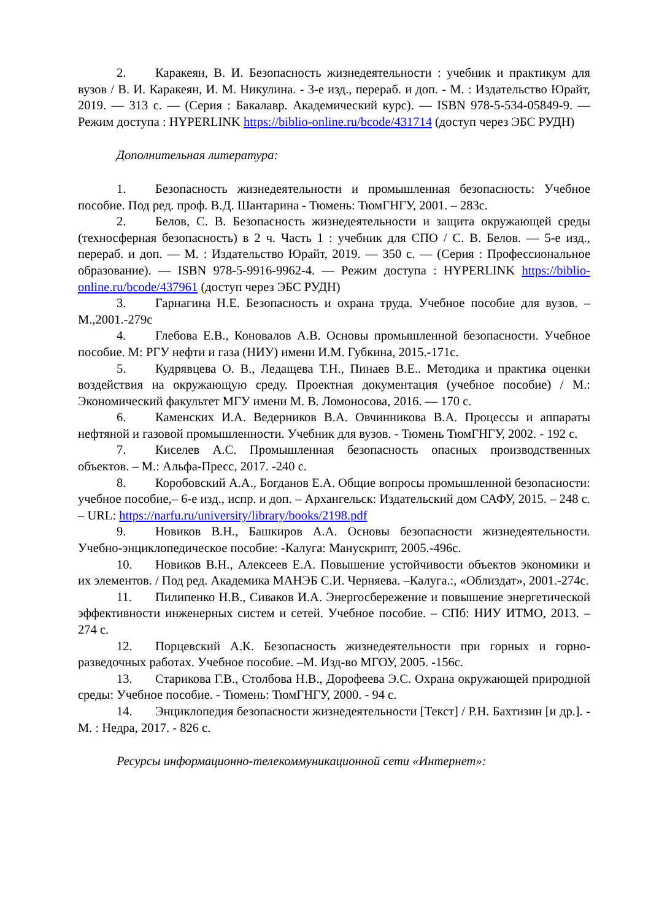2. Каракеян, В. И. Безопасность жизнедеятельности : учебник и практикум для вузов / В. И. Каракеян, И. М. Никулина. - 3-е изд., перераб. и доп. - М. : Издательство Юрайт, 2019. — 313 с. — (Серия : Бакалавр. Академический курс). — ISBN 978-5-534-05849-9. — Режим доступа : HYPERLINK https://biblio-online.ru/bcode/431714 (доступ через ЭБС РУДН)
Дополнительная литература:
1. Безопасность жизнедеятельности и промышленная безопасность: Учебное пособие. Под ред. проф. В.Д. Шантарина - Тюмень: ТюмГНГУ, 2001. – 283с.
2. Белов, С. В. Безопасность жизнедеятельности и защита окружающей среды (техносферная безопасность) в 2 ч. Часть 1 : учебник для СПО / С. В. Белов. — 5-е изд., перераб. и доп. — М. : Издательство Юрайт, 2019. — 350 с. — (Серия : Профессиональное образование). — ISBN 978-5-9916-9962-4. — Режим доступа : HYPERLINK https://biblio-online.ru/bcode/437961 (доступ через ЭБС РУДН)
3. Гарнагина Н.Е. Безопасность и охрана труда. Учебное пособие для вузов. –М.,2001.-279с
4. Глебова Е.В., Коновалов А.В. Основы промышленной безопасности. Учебное пособие. М: РГУ нефти и газа (НИУ) имени И.М. Губкина, 2015.-171с.
5. Кудрявцева О. В., Ледащева Т.Н., Пинаев В.Е.. Методика и практика оценки воздействия на окружающую среду. Проектная документация (учебное пособие) / М.: Экономический факультет МГУ имени М. В. Ломоносова, 2016. — 170 с.
6. Каменских И.А. Ведерников В.А. Овчинникова В.А. Процессы и аппараты нефтяной и газовой промышленности. Учебник для вузов. - Тюмень ТюмГНГУ, 2002. - 192 с.
7. Киселев А.С. Промышленная безопасность опасных производственных объектов. – М.: Альфа-Пресс, 2017. -240 с.
8. Коробовский А.А., Богданов Е.А. Общие вопросы промышленной безопасности: учебное пособие,– 6-е изд., испр. и доп. – Архангельск: Издательский дом САФУ, 2015. – 248 с. – URL: https://narfu.ru/university/library/books/2198.pdf
9. Новиков В.Н., Башкиров А.А. Основы безопасности жизнедеятельности. Учебно-энциклопедическое пособие: -Калуга: Манускрипт, 2005.-496с.
10. Новиков В.Н., Алексеев Е.А. Повышение устойчивости объектов экономики и их элементов. / Под ред. Академика МАНЭБ С.И. Черняева. –Калуга.:, «Облиздат», 2001.-274с.
11. Пилипенко Н.В., Сиваков И.А. Энергосбережение и повышение энергетической эффективности инженерных систем и сетей. Учебное пособие. – СПб: НИУ ИТМО, 2013. – 274 с.
12. Порцевский А.К. Безопасность жизнедеятельности при горных и горно-разведочных работах. Учебное пособие. –М. Изд-во МГОУ, 2005. -156с.
13. Старикова Г.В., Столбова Н.В., Дорофеева Э.С. Охрана окружающей природной среды: Учебное пособие. - Тюмень: ТюмГНГУ, 2000. - 94 с.
14. Энциклопедия безопасности жизнедеятельности [Текст] / Р.Н. Бахтизин [и др.]. - М. : Недра, 2017. - 826 с.
Ресурсы информационно-телекоммуникационной сети «Интернет»: